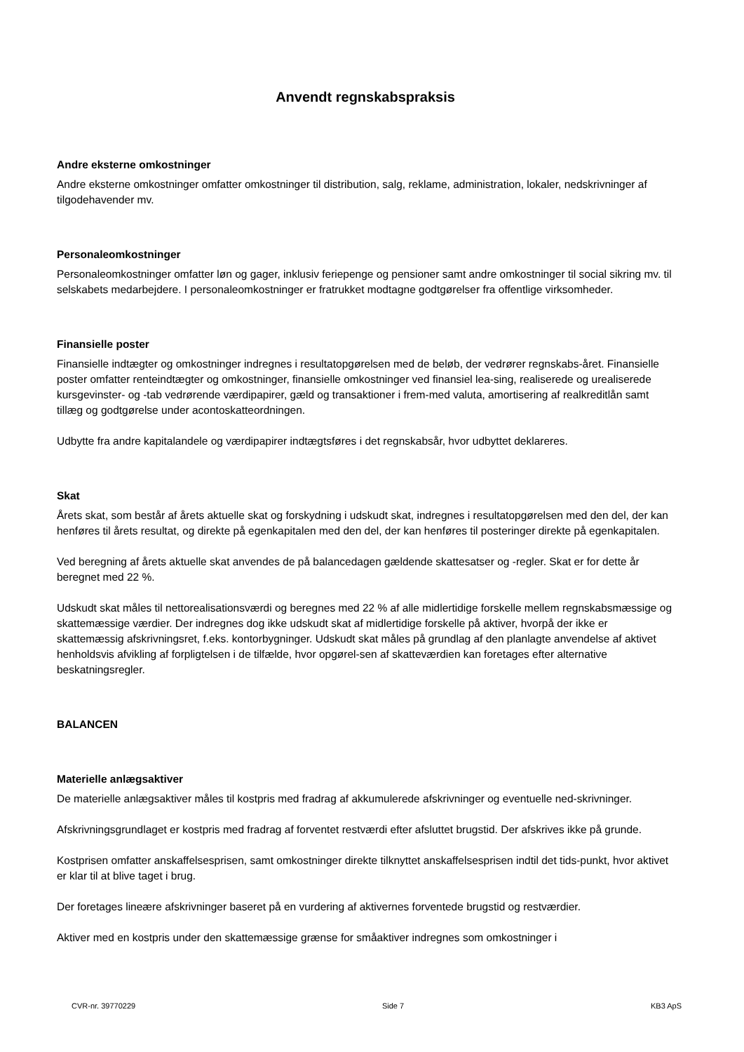Anvendt regnskabspraksis
Andre eksterne omkostninger
Andre eksterne omkostninger omfatter omkostninger til distribution, salg, reklame, administration, lokaler, nedskrivninger af tilgodehavender mv.
Personaleomkostninger
Personaleomkostninger omfatter løn og gager, inklusiv feriepenge og pensioner samt andre omkostninger til social sikring mv. til selskabets medarbejdere. I personaleomkostninger er fratrukket modtagne godtgørelser fra offentlige virksomheder.
Finansielle poster
Finansielle indtægter og omkostninger indregnes i resultatopgørelsen med de beløb, der vedrører regnskabs-året. Finansielle poster omfatter renteindtægter og omkostninger, finansielle omkostninger ved finansiel lea-sing, realiserede og urealiserede kursgevinster- og -tab vedrørende værdipapirer, gæld og transaktioner i frem-med valuta, amortisering af realkreditlån samt tillæg og godtgørelse under acontoskatteordningen.
Udbytte fra andre kapitalandele og værdipapirer indtægtsføres i det regnskabsår, hvor udbyttet deklareres.
Skat
Årets skat, som består af årets aktuelle skat og forskydning i udskudt skat, indregnes i resultatopgørelsen med den del, der kan henføres til årets resultat, og direkte på egenkapitalen med den del, der kan henføres til posteringer direkte på egenkapitalen.
Ved beregning af årets aktuelle skat anvendes de på balancedagen gældende skattesatser og -regler. Skat er for dette år beregnet med 22 %.
Udskudt skat måles til nettorealisationsværdi og beregnes med 22 % af alle midlertidige forskelle mellem regnskabsmæssige og skattemæssige værdier. Der indregnes dog ikke udskudt skat af midlertidige forskelle på aktiver, hvorpå der ikke er skattemæssig afskrivningsret, f.eks. kontorbygninger. Udskudt skat måles på grundlag af den planlagte anvendelse af aktivet henholdsvis afvikling af forpligtelsen i de tilfælde, hvor opgørel-sen af skatteværdien kan foretages efter alternative beskatningsregler.
BALANCEN
Materielle anlægsaktiver
De materielle anlægsaktiver måles til kostpris med fradrag af akkumulerede afskrivninger og eventuelle ned-skrivninger.
Afskrivningsgrundlaget er kostpris med fradrag af forventet restværdi efter afsluttet brugstid. Der afskrives ikke på grunde.
Kostprisen omfatter anskaffelsesprisen, samt omkostninger direkte tilknyttet anskaffelsesprisen indtil det tids-punkt, hvor aktivet er klar til at blive taget i brug.
Der foretages lineære afskrivninger baseret på en vurdering af aktivernes forventede brugstid og restværdier.
Aktiver med en kostpris under den skattemæssige grænse for småaktiver indregnes som omkostninger i
CVR-nr. 39770229 Side 7 KB3 ApS